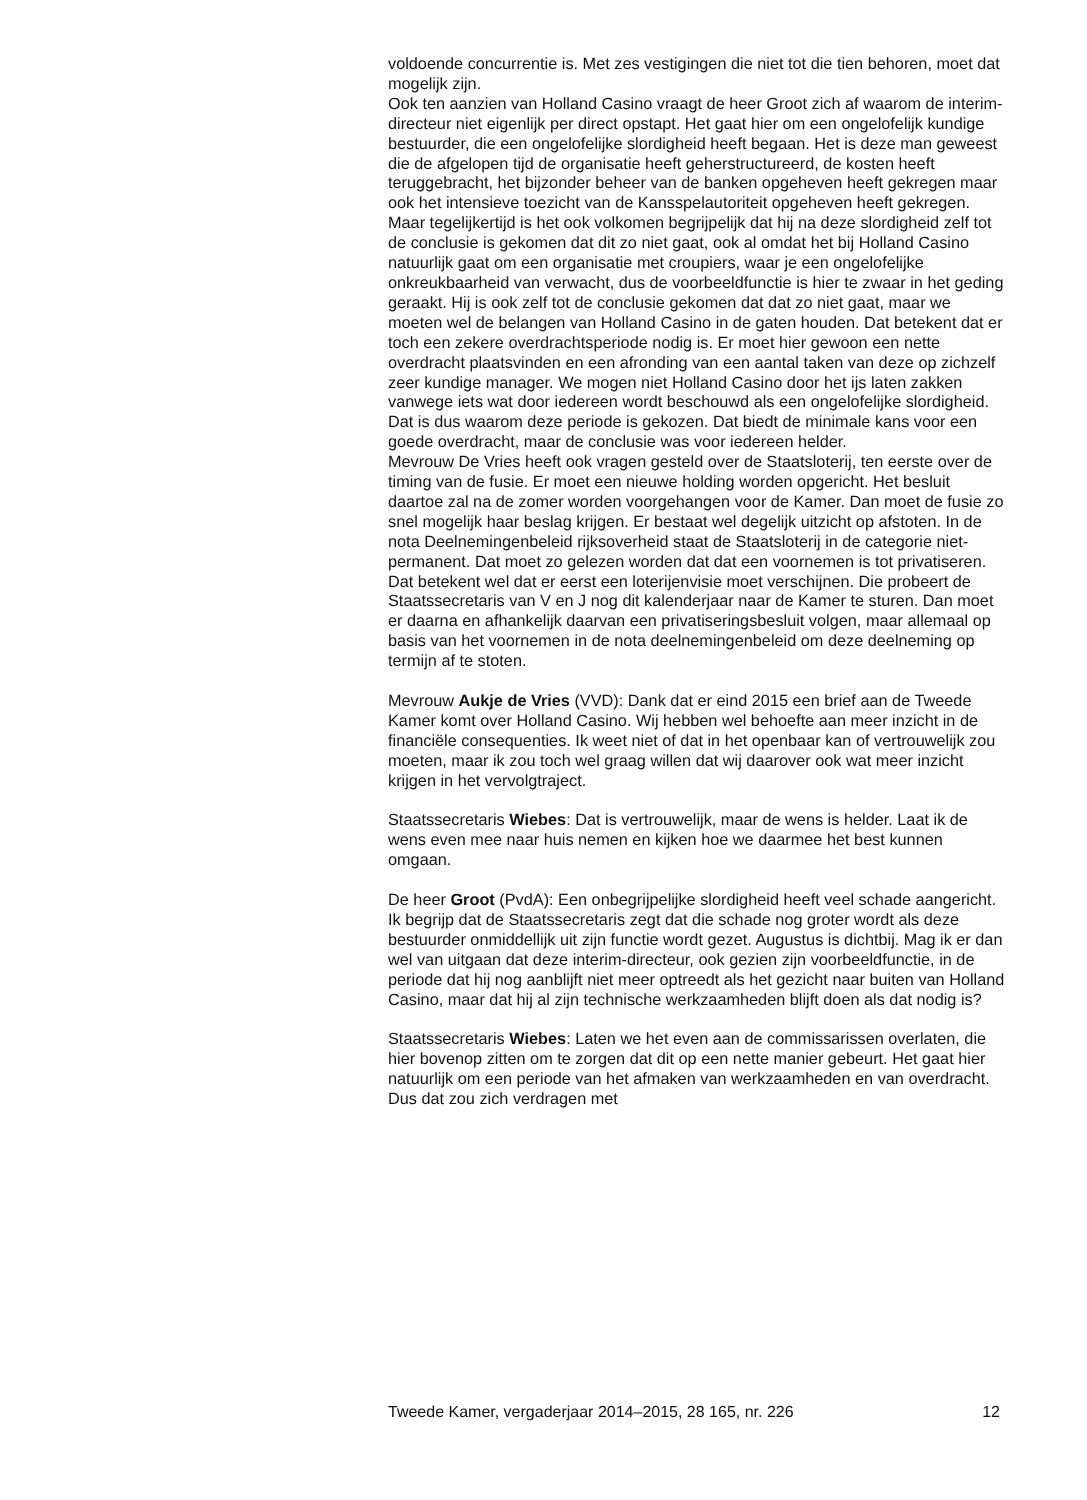voldoende concurrentie is. Met zes vestigingen die niet tot die tien behoren, moet dat mogelijk zijn.
Ook ten aanzien van Holland Casino vraagt de heer Groot zich af waarom de interim-directeur niet eigenlijk per direct opstapt. Het gaat hier om een ongelofelijk kundige bestuurder, die een ongelofelijke slordigheid heeft begaan. Het is deze man geweest die de afgelopen tijd de organisatie heeft geherstructureerd, de kosten heeft teruggebracht, het bijzonder beheer van de banken opgeheven heeft gekregen maar ook het intensieve toezicht van de Kansspelautoriteit opgeheven heeft gekregen. Maar tegelijkertijd is het ook volkomen begrijpelijk dat hij na deze slordigheid zelf tot de conclusie is gekomen dat dit zo niet gaat, ook al omdat het bij Holland Casino natuurlijk gaat om een organisatie met croupiers, waar je een ongelofelijke onkreukbaarheid van verwacht, dus de voorbeeldfunctie is hier te zwaar in het geding geraakt. Hij is ook zelf tot de conclusie gekomen dat dat zo niet gaat, maar we moeten wel de belangen van Holland Casino in de gaten houden. Dat betekent dat er toch een zekere overdrachtsperiode nodig is. Er moet hier gewoon een nette overdracht plaatsvinden en een afronding van een aantal taken van deze op zichzelf zeer kundige manager. We mogen niet Holland Casino door het ijs laten zakken vanwege iets wat door iedereen wordt beschouwd als een ongelofelijke slordigheid. Dat is dus waarom deze periode is gekozen. Dat biedt de minimale kans voor een goede overdracht, maar de conclusie was voor iedereen helder.
Mevrouw De Vries heeft ook vragen gesteld over de Staatsloterij, ten eerste over de timing van de fusie. Er moet een nieuwe holding worden opgericht. Het besluit daartoe zal na de zomer worden voorgehangen voor de Kamer. Dan moet de fusie zo snel mogelijk haar beslag krijgen. Er bestaat wel degelijk uitzicht op afstoten. In de nota Deelnemingenbeleid rijksoverheid staat de Staatsloterij in de categorie niet-permanent. Dat moet zo gelezen worden dat dat een voornemen is tot privatiseren. Dat betekent wel dat er eerst een loterijenvisie moet verschijnen. Die probeert de Staatssecretaris van V en J nog dit kalenderjaar naar de Kamer te sturen. Dan moet er daarna en afhankelijk daarvan een privatiseringsbesluit volgen, maar allemaal op basis van het voornemen in de nota deelnemingenbeleid om deze deelneming op termijn af te stoten.
Mevrouw Aukje de Vries (VVD): Dank dat er eind 2015 een brief aan de Tweede Kamer komt over Holland Casino. Wij hebben wel behoefte aan meer inzicht in de financiële consequenties. Ik weet niet of dat in het openbaar kan of vertrouwelijk zou moeten, maar ik zou toch wel graag willen dat wij daarover ook wat meer inzicht krijgen in het vervolgtraject.
Staatssecretaris Wiebes: Dat is vertrouwelijk, maar de wens is helder. Laat ik de wens even mee naar huis nemen en kijken hoe we daarmee het best kunnen omgaan.
De heer Groot (PvdA): Een onbegrijpelijke slordigheid heeft veel schade aangericht. Ik begrijp dat de Staatssecretaris zegt dat die schade nog groter wordt als deze bestuurder onmiddellijk uit zijn functie wordt gezet. Augustus is dichtbij. Mag ik er dan wel van uitgaan dat deze interim-directeur, ook gezien zijn voorbeeldfunctie, in de periode dat hij nog aanblijft niet meer optreedt als het gezicht naar buiten van Holland Casino, maar dat hij al zijn technische werkzaamheden blijft doen als dat nodig is?
Staatssecretaris Wiebes: Laten we het even aan de commissarissen overlaten, die hier bovenop zitten om te zorgen dat dit op een nette manier gebeurt. Het gaat hier natuurlijk om een periode van het afmaken van werkzaamheden en van overdracht. Dus dat zou zich verdragen met
Tweede Kamer, vergaderjaar 2014–2015, 28 165, nr. 226 12